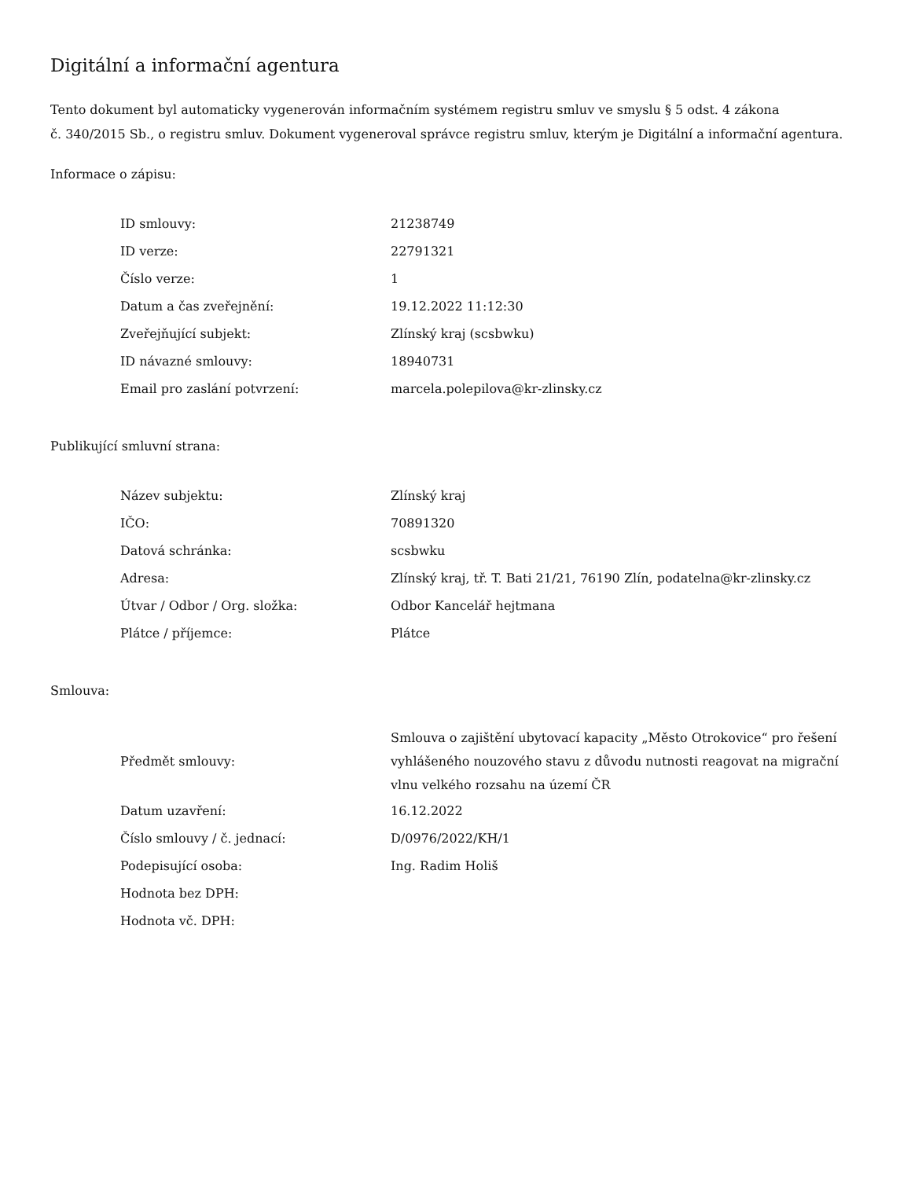Digitální a informační agentura
Tento dokument byl automaticky vygenerován informačním systémem registru smluv ve smyslu § 5 odst. 4 zákona
č. 340/2015 Sb., o registru smluv. Dokument vygeneroval správce registru smluv, kterým je Digitální a informační agentura.
Informace o zápisu:
| ID smlouvy: | 21238749 |
| ID verze: | 22791321 |
| Číslo verze: | 1 |
| Datum a čas zveřejnění: | 19.12.2022 11:12:30 |
| Zveřejňující subjekt: | Zlínský kraj (scsbwku) |
| ID návazné smlouvy: | 18940731 |
| Email pro zaslání potvrzení: | marcela.polepilova@kr-zlinsky.cz |
Publikující smluvní strana:
| Název subjektu: | Zlínský kraj |
| IČO: | 70891320 |
| Datová schránka: | scsbwku |
| Adresa: | Zlínský kraj, tř. T. Bati 21/21, 76190 Zlín, podatelna@kr-zlinsky.cz |
| Útvar / Odbor / Org. složka: | Odbor Kancelář hejtmana |
| Plátce / příjemce: | Plátce |
Smlouva:
| Předmět smlouvy: | Smlouva o zajištění ubytovací kapacity „Město Otrokovice“ pro řešení vyhlášeného nouzového stavu z důvodu nutnosti reagovat na migrační vlnu velkého rozsahu na území ČR |
| Datum uzavření: | 16.12.2022 |
| Číslo smlouvy / č. jednací: | D/0976/2022/KH/1 |
| Podepisující osoba: | Ing. Radim Holiš |
| Hodnota bez DPH: | |
| Hodnota vč. DPH: | |